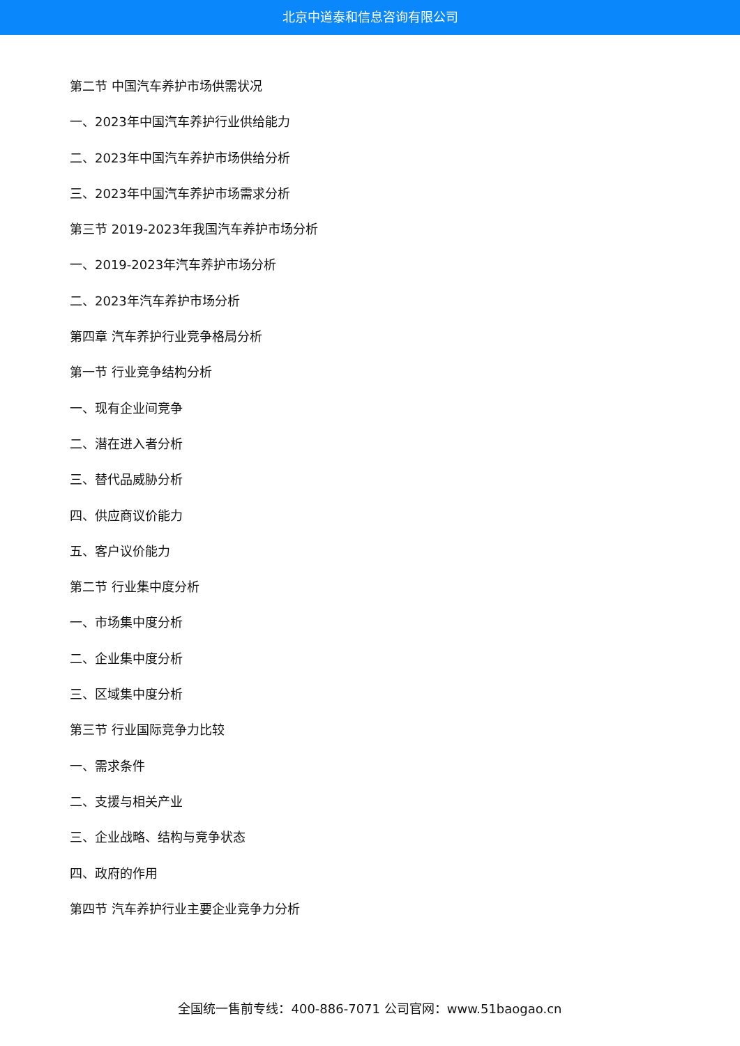北京中道泰和信息咨询有限公司
第二节 中国汽车养护市场供需状况
一、2023年中国汽车养护行业供给能力
二、2023年中国汽车养护市场供给分析
三、2023年中国汽车养护市场需求分析
第三节 2019-2023年我国汽车养护市场分析
一、2019-2023年汽车养护市场分析
二、2023年汽车养护市场分析
第四章 汽车养护行业竞争格局分析
第一节 行业竞争结构分析
一、现有企业间竞争
二、潜在进入者分析
三、替代品威胁分析
四、供应商议价能力
五、客户议价能力
第二节 行业集中度分析
一、市场集中度分析
二、企业集中度分析
三、区域集中度分析
第三节 行业国际竞争力比较
一、需求条件
二、支援与相关产业
三、企业战略、结构与竞争状态
四、政府的作用
第四节 汽车养护行业主要企业竞争力分析
全国统一售前专线：400-886-7071 公司官网：www.51baogao.cn